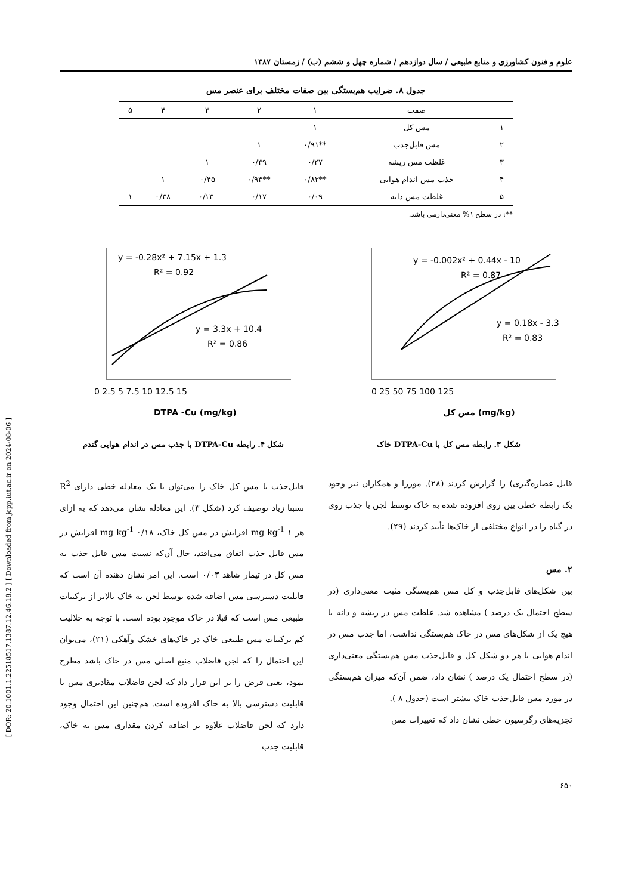علوم و فنون کشاورزی و منابع طبیعی / سال دوازدهم / شماره چهل و ششم (ب) / زمستان ۱۳۸۷
جدول ۸. ضرایب هم‌بستگی بین صفات مختلف برای عنصر مس
| | صفت | ۱ | ۲ | ۳ | ۴ | ۵ |
| --- | --- | --- | --- | --- | --- | --- |
| ۱ | مس کل | ۱ | | | | |
| ۲ | مس قابل‌جذب | **۰/۹۱ | ۱ | | | |
| ۳ | غلظت مس ریشه | ۰/۲۷ | ۰/۳۹ | ۱ | | |
| ۴ | جذب مس اندام هوایی | **۰/۸۲ | **۰/۹۴ | ۰/۴۵ | ۱ | |
| ۵ | غلظت مس دانه | ۰/۰۹ | ۰/۱۷ | -۰/۱۳ | ۰/۳۸ | ۱ |
**: در سطح ۱% معنی‌دارمی باشد.
y = -0.002x² + 0.44x - 10
R² = 0.87
y = 0.18x - 3.3
R² = 0.83
0 25 50 75 100 125
مس کل (mg/kg)
شکل ۳. رابطه مس کل با DTPA-Cu خاک
y = -0.28x² + 7.15x + 1.3
R² = 0.92
y = 3.3x + 10.4
R² = 0.86
0 2.5 5 7.5 10 12.5 15
DTPA -Cu (mg/kg)
شکل ۴. رابطه DTPA-Cu با جذب مس در اندام هوایی گندم
قابل عصاره‌گیری) را گزارش کردند (۲۸). موررا و همکاران نیز وجود یک رابطه خطی بین روی افزوده شده به خاک توسط لجن با جذب روی در گیاه را در انواع مختلفی از خاک‌ها تأیید کردند (۲۹).
۲. مس
بین شکل‌های قابل‌جذب و کل مس هم‌بستگی مثبت معنی‌داری (در سطح احتمال یک درصد ) مشاهده شد. غلظت مس در ریشه و دانه با هیچ یک از شکل‌های مس در خاک هم‌بستگی نداشت، اما جذب مس در اندام هوایی با هر دو شکل کل و قابل‌جذب مس هم‌بستگی معنی‌داری (در سطح احتمال یک درصد ) نشان داد، ضمن آن‌که میزان هم‌بستگی در مورد مس قابل‌جذب خاک بیشتر است (جدول ۸ ).
تجزیه‌های رگرسیون خطی نشان داد که تغییرات مس
قابل‌جذب با مس کل خاک را می‌توان با یک معادله خطی دارای R<sup>2</sup> نسبتا زیاد توصیف کرد (شکل ۳). این معادله نشان می‌دهد که به ازای هر ۱ mg kg<sup>-1</sup> افزایش در مس کل خاک، ۰/۱۸ mg kg<sup>-1</sup> افزایش در مس قابل جذب اتفاق می‌افتد، حال آن‌که نسبت مس قابل جذب به مس کل در تیمار شاهد ۰/۰۳ است. این امر نشان دهنده آن است که قابلیت دسترسی مس اضافه شده توسط لجن به خاک بالاتر از ترکیبات طبیعی مس است که قبلا در خاک موجود بوده است. با توجه به حلالیت کم ترکیبات مس طبیعی خاک در خاک‌های خشک وآهکی (۲۱)، می‌توان این احتمال را که لجن فاضلاب منبع اصلی مس در خاک باشد مطرح نمود، یعنی فرض را بر این قرار داد که لجن فاضلاب مقادیری مس با قابلیت دسترسی بالا به خاک افزوده است. هم‌چنین این احتمال وجود دارد که لجن فاضلاب علاوه بر اضافه کردن مقداری مس به خاک، قابلیت جذب
۶۵۰
[ DOR: 20.1001.1.22518517.1387.12.46.18.2 ] [ Downloaded from jcpp.iut.ac.ir on 2024-08-06 ]